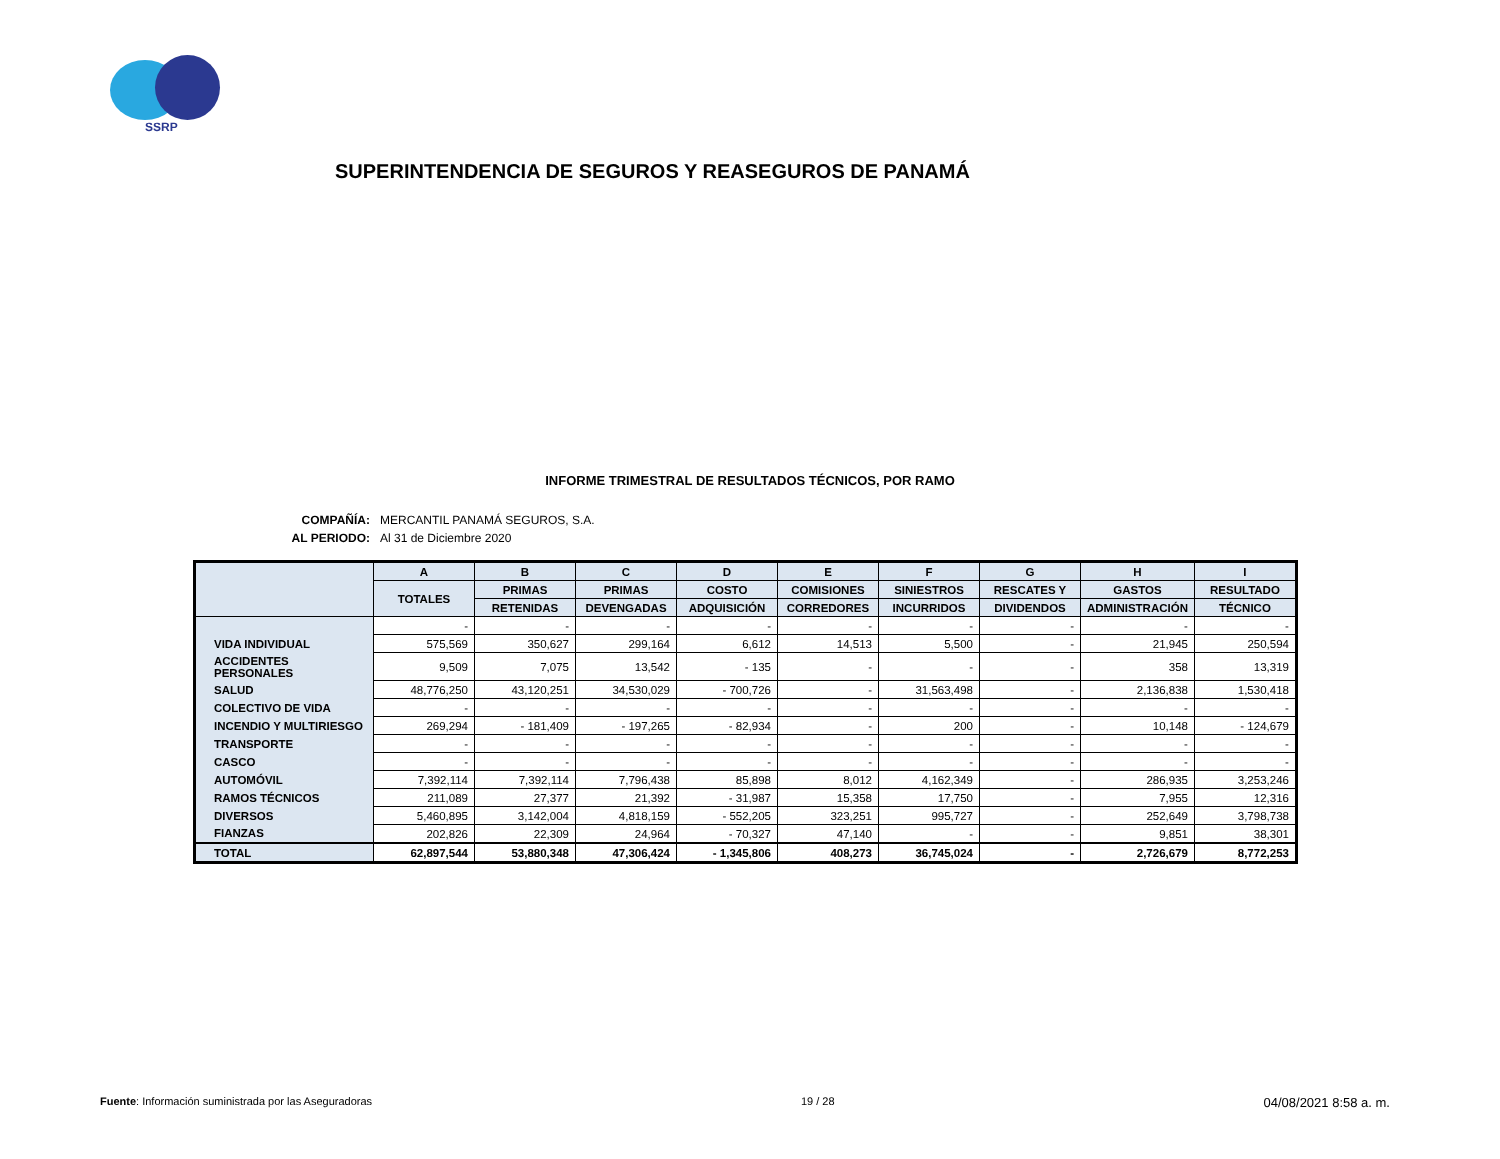SSRP
SUPERINTENDENCIA DE SEGUROS Y REASEGUROS DE PANAMÁ
INFORME TRIMESTRAL DE RESULTADOS TÉCNICOS, POR RAMO
COMPAÑÍA: MERCANTIL PANAMÁ SEGUROS, S.A.
AL PERIODO: Al 31 de Diciembre 2020
| | A | B | C | D | E | F | G | H | I |
| --- | --- | --- | --- | --- | --- | --- | --- | --- | --- |
| | TOTALES | PRIMAS | PRIMAS | COSTO | COMISIONES | SINIESTROS | RESCATES Y | GASTOS | RESULTADO |
| | | RETENIDAS | DEVENGADAS | ADQUISICIÓN | CORREDORES | INCURRIDOS | DIVIDENDOS | ADMINISTRACIÓN | TÉCNICO |
| | - | - | - | - | - | - | - | - | - |
| VIDA INDIVIDUAL | 575,569 | 350,627 | 299,164 | 6,612 | 14,513 | 5,500 | - | 21,945 | 250,594 |
| ACCIDENTES PERSONALES | 9,509 | 7,075 | 13,542 | - 135 | - | - | - | 358 | 13,319 |
| SALUD | 48,776,250 | 43,120,251 | 34,530,029 | - 700,726 | - | 31,563,498 | - | 2,136,838 | 1,530,418 |
| COLECTIVO DE VIDA | - | - | - | - | - | - | - | - | - |
| INCENDIO Y MULTIRIESGO | 269,294 | - 181,409 | - 197,265 | - 82,934 | - | 200 | - | 10,148 | - 124,679 |
| TRANSPORTE | - | - | - | - | - | - | - | - | - |
| CASCO | - | - | - | - | - | - | - | - | - |
| AUTOMÓVIL | 7,392,114 | 7,392,114 | 7,796,438 | 85,898 | 8,012 | 4,162,349 | - | 286,935 | 3,253,246 |
| RAMOS TÉCNICOS | 211,089 | 27,377 | 21,392 | - 31,987 | 15,358 | 17,750 | - | 7,955 | 12,316 |
| DIVERSOS | 5,460,895 | 3,142,004 | 4,818,159 | - 552,205 | 323,251 | 995,727 | - | 252,649 | 3,798,738 |
| FIANZAS | 202,826 | 22,309 | 24,964 | - 70,327 | 47,140 | - | - | 9,851 | 38,301 |
| TOTAL | 62,897,544 | 53,880,348 | 47,306,424 | - 1,345,806 | 408,273 | 36,745,024 | - | 2,726,679 | 8,772,253 |
Fuente: Información suministrada por las Aseguradoras 19 / 28 04/08/2021 8:58 a. m.